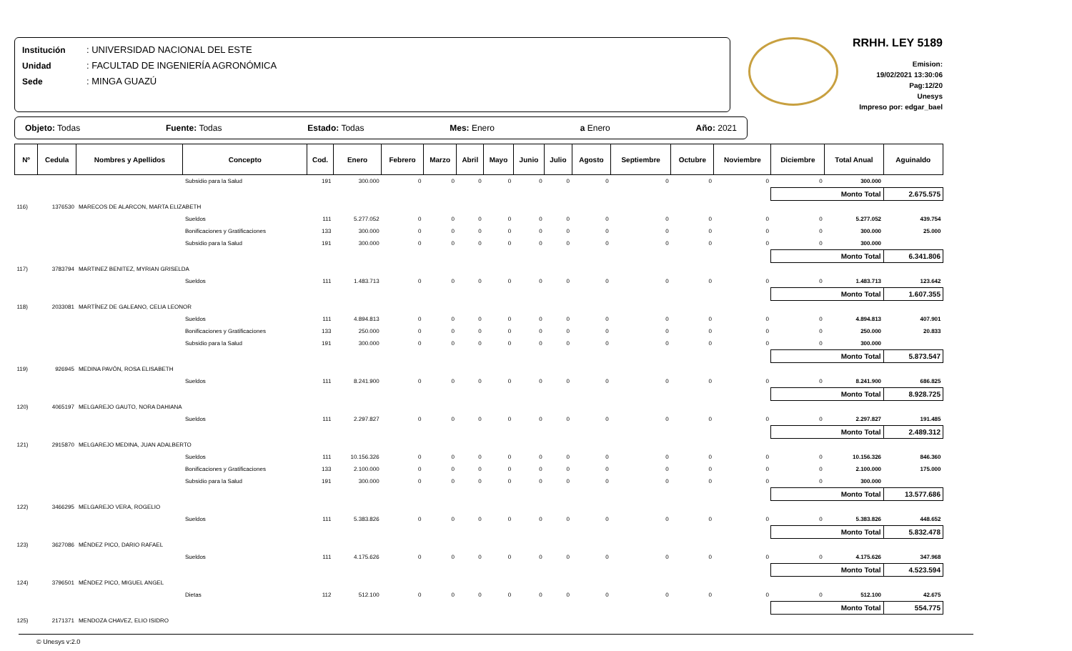Institución: UNIVERSIDAD NACIONAL DEL ESTE
Unidad: FACULTAD DE INGENIERÍA AGRONÓMICA
Sede: MINGA GUAZÚ
RRHH. LEY 5189
Emision:
19/02/2021 13:30:06
Pag:12/20
Unesys
Impreso por: edgar_bael
Objeto: Todas Fuente: Todas Estado: Todas Mes: Enero a Enero Año: 2021
| Nº | Cedula | Nombres y Apellidos | Concepto | Cod. | Enero | Febrero | Marzo | Abril | Mayo | Junio | Julio | Agosto | Septiembre | Octubre | Noviembre | Diciembre | Total Anual | Aguinaldo |
| --- | --- | --- | --- | --- | --- | --- | --- | --- | --- | --- | --- | --- | --- | --- | --- | --- | --- | --- |
| | | | Subsidio para la Salud | 191 | 300.000 | 0 | 0 | 0 | 0 | 0 | 0 | 0 | 0 | 0 | 0 | 0 | 300.000 | |
| | | | | | | | | | | | | | | | | Monto Total | | 2.675.575 |
| 116) | 1376530 | MARECOS DE ALARCON, MARTA ELIZABETH | | | | | | | | | | | | | | | | |
| | | | Sueldos | 111 | 5.277.052 | 0 | 0 | 0 | 0 | 0 | 0 | 0 | 0 | 0 | 0 | 0 | 5.277.052 | 439.754 |
| | | | Bonificaciones y Gratificaciones | 133 | 300.000 | 0 | 0 | 0 | 0 | 0 | 0 | 0 | 0 | 0 | 0 | 0 | 300.000 | 25.000 |
| | | | Subsidio para la Salud | 191 | 300.000 | 0 | 0 | 0 | 0 | 0 | 0 | 0 | 0 | 0 | 0 | 0 | 300.000 | |
| | | | | | | | | | | | | | | | | Monto Total | | 6.341.806 |
| 117) | 3783794 | MARTINEZ BENITEZ, MYRIAN GRISELDA | | | | | | | | | | | | | | | | |
| | | | Sueldos | 111 | 1.483.713 | 0 | 0 | 0 | 0 | 0 | 0 | 0 | 0 | 0 | 0 | 0 | 1.483.713 | 123.642 |
| | | | | | | | | | | | | | | | | Monto Total | | 1.607.355 |
| 118) | 2033081 | MARTÍNEZ DE GALEANO, CELIA LEONOR | | | | | | | | | | | | | | | | |
| | | | Sueldos | 111 | 4.894.813 | 0 | 0 | 0 | 0 | 0 | 0 | 0 | 0 | 0 | 0 | 0 | 4.894.813 | 407.901 |
| | | | Bonificaciones y Gratificaciones | 133 | 250.000 | 0 | 0 | 0 | 0 | 0 | 0 | 0 | 0 | 0 | 0 | 0 | 250.000 | 20.833 |
| | | | Subsidio para la Salud | 191 | 300.000 | 0 | 0 | 0 | 0 | 0 | 0 | 0 | 0 | 0 | 0 | 0 | 300.000 | |
| | | | | | | | | | | | | | | | | Monto Total | | 5.873.547 |
| 119) | 926945 | MEDINA PAVÓN, ROSA ELISABETH | | | | | | | | | | | | | | | | |
| | | | Sueldos | 111 | 8.241.900 | 0 | 0 | 0 | 0 | 0 | 0 | 0 | 0 | 0 | 0 | 0 | 8.241.900 | 686.825 |
| | | | | | | | | | | | | | | | | Monto Total | | 8.928.725 |
| 120) | 4065197 | MELGAREJO GAUTO, NORA DAHIANA | | | | | | | | | | | | | | | | |
| | | | Sueldos | 111 | 2.297.827 | 0 | 0 | 0 | 0 | 0 | 0 | 0 | 0 | 0 | 0 | 0 | 2.297.827 | 191.485 |
| | | | | | | | | | | | | | | | | Monto Total | | 2.489.312 |
| 121) | 2915870 | MELGAREJO MEDINA, JUAN ADALBERTO | | | | | | | | | | | | | | | | |
| | | | Sueldos | 111 | 10.156.326 | 0 | 0 | 0 | 0 | 0 | 0 | 0 | 0 | 0 | 0 | 0 | 10.156.326 | 846.360 |
| | | | Bonificaciones y Gratificaciones | 133 | 2.100.000 | 0 | 0 | 0 | 0 | 0 | 0 | 0 | 0 | 0 | 0 | 0 | 2.100.000 | 175.000 |
| | | | Subsidio para la Salud | 191 | 300.000 | 0 | 0 | 0 | 0 | 0 | 0 | 0 | 0 | 0 | 0 | 0 | 300.000 | |
| | | | | | | | | | | | | | | | | Monto Total | | 13.577.686 |
| 122) | 3466295 | MELGAREJO VERA, ROGELIO | | | | | | | | | | | | | | | | |
| | | | Sueldos | 111 | 5.383.826 | 0 | 0 | 0 | 0 | 0 | 0 | 0 | 0 | 0 | 0 | 0 | 5.383.826 | 448.652 |
| | | | | | | | | | | | | | | | | Monto Total | | 5.832.478 |
| 123) | 3627086 | MÉNDEZ PICO, DARIO RAFAEL | | | | | | | | | | | | | | | | |
| | | | Sueldos | 111 | 4.175.626 | 0 | 0 | 0 | 0 | 0 | 0 | 0 | 0 | 0 | 0 | 0 | 4.175.626 | 347.968 |
| | | | | | | | | | | | | | | | | Monto Total | | 4.523.594 |
| 124) | 3796501 | MÉNDEZ PICO, MIGUEL ANGEL | | | | | | | | | | | | | | | | |
| | | | Dietas | 112 | 512.100 | 0 | 0 | 0 | 0 | 0 | 0 | 0 | 0 | 0 | 0 | 0 | 512.100 | 42.675 |
| | | | | | | | | | | | | | | | | Monto Total | | 554.775 |
| 125) | 2171371 | MENDOZA CHAVEZ, ELIO ISIDRO | | | | | | | | | | | | | | | | |
© Unesys v:2.0